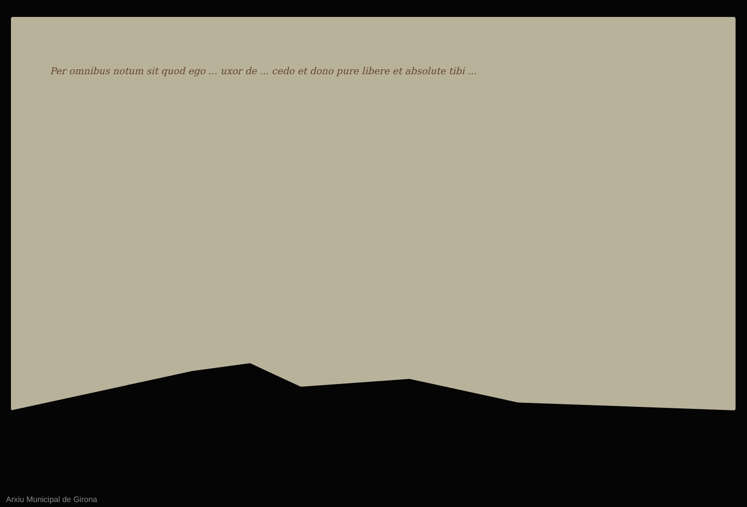Per omnibus notum sit quod ego ... uxor de ... cedo et dono pure libere et absolute tibi ...
Arxiu Municipal de Girona